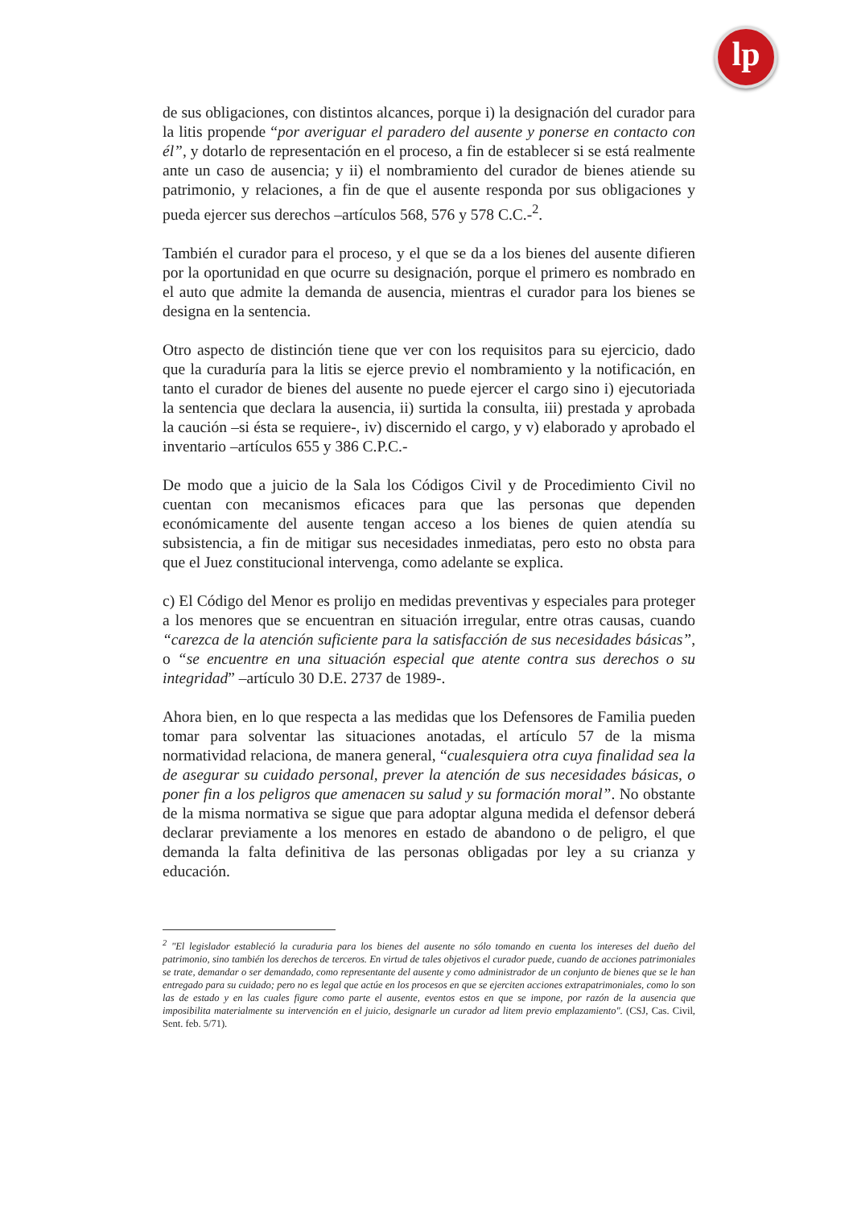lp
de sus obligaciones, con distintos alcances, porque i) la designación del curador para la litis propende “por averiguar el paradero del ausente y ponerse en contacto con él”, y dotarlo de representación en el proceso, a fin de establecer si se está realmente ante un caso de ausencia; y ii) el nombramiento del curador de bienes atiende su patrimonio, y relaciones, a fin de que el ausente responda por sus obligaciones y pueda ejercer sus derechos –artículos 568, 576 y 578 C.C.-<sup>2</sup>.
También el curador para el proceso, y el que se da a los bienes del ausente difieren por la oportunidad en que ocurre su designación, porque el primero es nombrado en el auto que admite la demanda de ausencia, mientras el curador para los bienes se designa en la sentencia.
Otro aspecto de distinción tiene que ver con los requisitos para su ejercicio, dado que la curaduría para la litis se ejerce previo el nombramiento y la notificación, en tanto el curador de bienes del ausente no puede ejercer el cargo sino i) ejecutoriada la sentencia que declara la ausencia, ii) surtida la consulta, iii) prestada y aprobada la caución –si ésta se requiere-, iv) discernido el cargo, y v) elaborado y aprobado el inventario –artículos 655 y 386 C.P.C.-
De modo que a juicio de la Sala los Códigos Civil y de Procedimiento Civil no cuentan con mecanismos eficaces para que las personas que dependen económicamente del ausente tengan acceso a los bienes de quien atendía su subsistencia, a fin de mitigar sus necesidades inmediatas, pero esto no obsta para que el Juez constitucional intervenga, como adelante se explica.
c) El Código del Menor es prolijo en medidas preventivas y especiales para proteger a los menores que se encuentran en situación irregular, entre otras causas, cuando “carezca de la atención suficiente para la satisfacción de sus necesidades básicas”, o “se encuentre en una situación especial que atente contra sus derechos o su integridad” –artículo 30 D.E. 2737 de 1989-.
Ahora bien, en lo que respecta a las medidas que los Defensores de Familia pueden tomar para solventar las situaciones anotadas, el artículo 57 de la misma normatividad relaciona, de manera general, “cualesquiera otra cuya finalidad sea la de asegurar su cuidado personal, prever la atención de sus necesidades básicas, o poner fin a los peligros que amenacen su salud y su formación moral”. No obstante de la misma normativa se sigue que para adoptar alguna medida el defensor deberá declarar previamente a los menores en estado de abandono o de peligro, el que demanda la falta definitiva de las personas obligadas por ley a su crianza y educación.
<sup>2</sup> "El legislador estableció la curaduria para los bienes del ausente no sólo tomando en cuenta los intereses del dueño del patrimonio, sino también los derechos de terceros. En virtud de tales objetivos el curador puede, cuando de acciones patrimoniales se trate, demandar o ser demandado, como representante del ausente y como administrador de un conjunto de bienes que se le han entregado para su cuidado; pero no es legal que actúe en los procesos en que se ejerciten acciones extrapatrimoniales, como lo son las de estado y en las cuales figure como parte el ausente, eventos estos en que se impone, por razón de la ausencia que imposibilita materialmente su intervención en el juicio, designarle un curador ad litem previo emplazamiento". (CSJ, Cas. Civil, Sent. feb. 5/71).